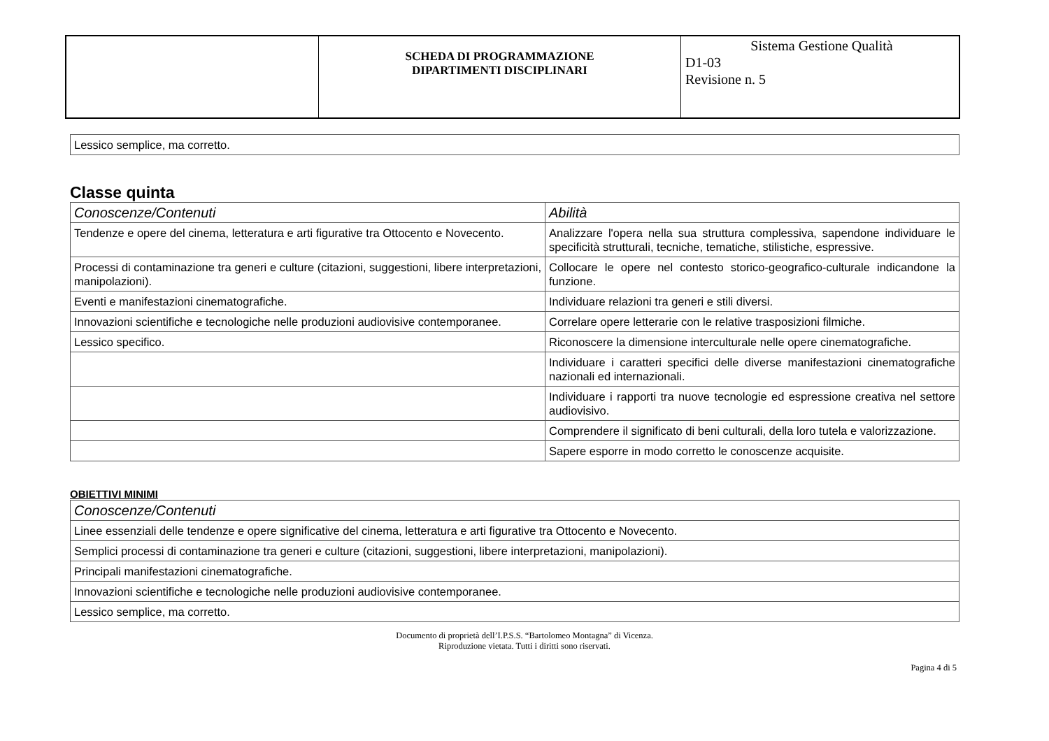| | SCHEDA DI PROGRAMMAZIONE DIPARTIMENTI DISCIPLINARI | Sistema Gestione Qualità D1-03 Revisione n. 5 |
| Lessico semplice, ma corretto. |
Classe quinta
| Conoscenze/Contenuti | Abilità |
| --- | --- |
| Tendenze e opere del cinema, letteratura e arti figurative tra Ottocento e Novecento. | Analizzare l'opera nella sua struttura complessiva, sapendone individuare le specificità strutturali, tecniche, tematiche, stilistiche, espressive. |
| Processi di contaminazione tra generi e culture (citazioni, suggestioni, libere interpretazioni, manipolazioni). | Collocare le opere nel contesto storico-geografico-culturale indicandone la funzione. |
| Eventi e manifestazioni cinematografiche. | Individuare relazioni tra generi e stili diversi. |
| Innovazioni scientifiche e tecnologiche nelle produzioni audiovisive contemporanee. | Correlare opere letterarie con le relative trasposizioni filmiche. |
| Lessico specifico. | Riconoscere la dimensione interculturale nelle opere cinematografiche. |
| | Individuare i caratteri specifici delle diverse manifestazioni cinematografiche nazionali ed internazionali. |
| | Individuare i rapporti tra nuove tecnologie ed espressione creativa nel settore audiovisivo. |
| | Comprendere il significato di beni culturali, della loro tutela e valorizzazione. |
| | Sapere esporre in modo corretto le conoscenze acquisite. |
OBIETTIVI MINIMI
| Conoscenze/Contenuti |
| --- |
| Linee essenziali delle tendenze e opere significative del cinema, letteratura e arti figurative tra Ottocento e Novecento. |
| Semplici processi di contaminazione tra generi e culture (citazioni, suggestioni, libere interpretazioni, manipolazioni). |
| Principali manifestazioni cinematografiche. |
| Innovazioni scientifiche e tecnologiche nelle produzioni audiovisive contemporanee. |
| Lessico semplice, ma corretto. |
Documento di proprietà dell’I.P.S.S. “Bartolomeo Montagna” di Vicenza.
Riproduzione vietata. Tutti i diritti sono riservati.
Pagina 4 di 5